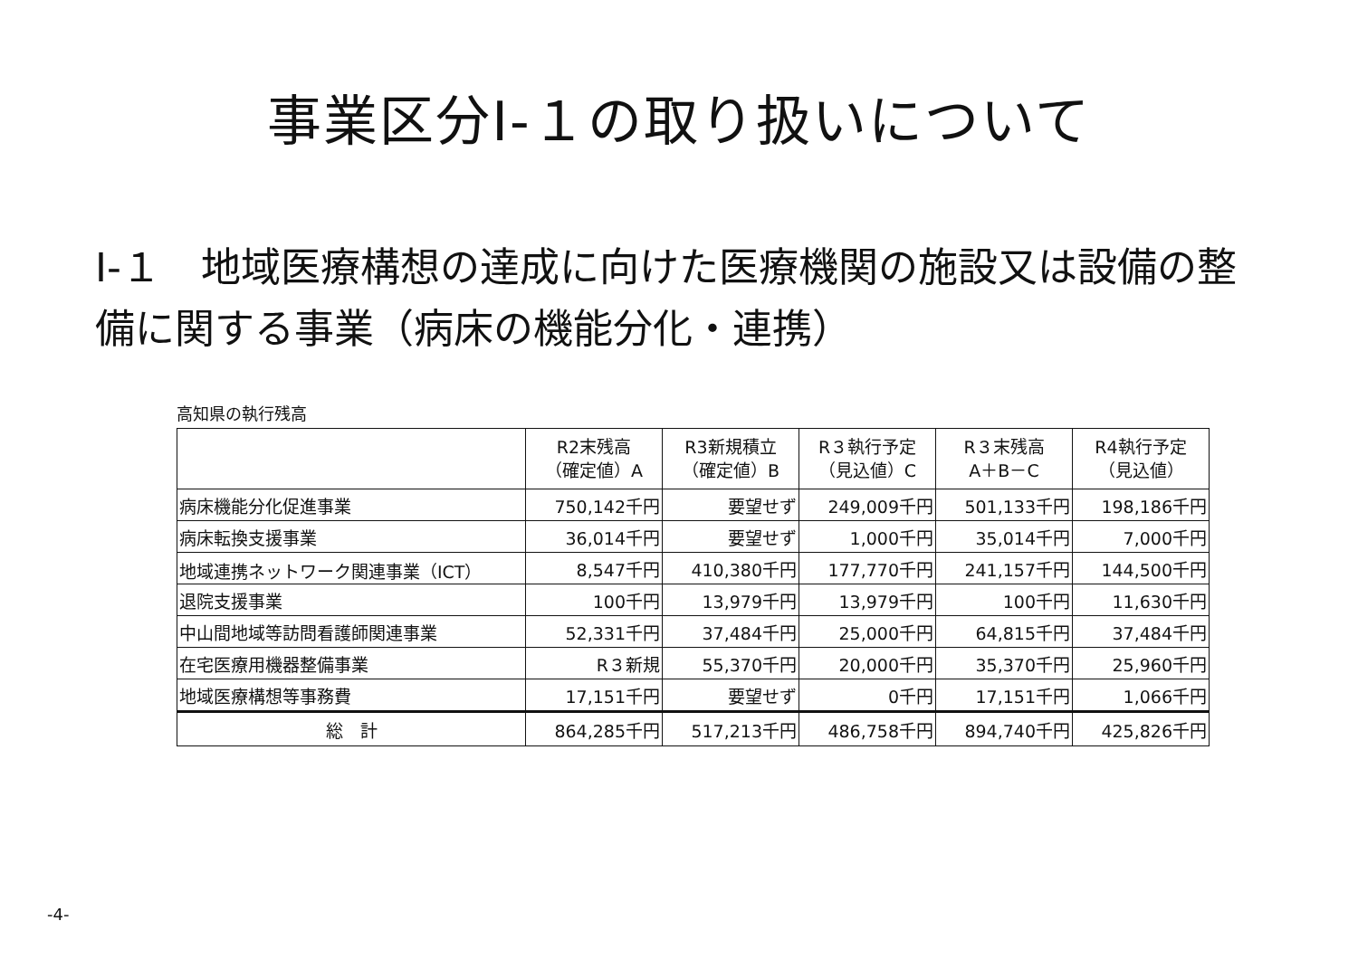事業区分Ⅰ-１の取り扱いについて
Ⅰ-１　地域医療構想の達成に向けた医療機関の施設又は設備の整備に関する事業（病床の機能分化・連携）
高知県の執行残高
| | R2末残高 （確定値）A | R3新規積立 （確定値）B | R３執行予定 （見込値）C | R３末残高 A＋B－C | R4執行予定 （見込値） |
| --- | --- | --- | --- | --- | --- |
| 病床機能分化促進事業 | 750,142千円 | 要望せず | 249,009千円 | 501,133千円 | 198,186千円 |
| 病床転換支援事業 | 36,014千円 | 要望せず | 1,000千円 | 35,014千円 | 7,000千円 |
| 地域連携ネットワーク関連事業（ICT） | 8,547千円 | 410,380千円 | 177,770千円 | 241,157千円 | 144,500千円 |
| 退院支援事業 | 100千円 | 13,979千円 | 13,979千円 | 100千円 | 11,630千円 |
| 中山間地域等訪問看護師関連事業 | 52,331千円 | 37,484千円 | 25,000千円 | 64,815千円 | 37,484千円 |
| 在宅医療用機器整備事業 | R３新規 | 55,370千円 | 20,000千円 | 35,370千円 | 25,960千円 |
| 地域医療構想等事務費 | 17,151千円 | 要望せず | 0千円 | 17,151千円 | 1,066千円 |
| 総 計 | 864,285千円 | 517,213千円 | 486,758千円 | 894,740千円 | 425,826千円 |
-4-